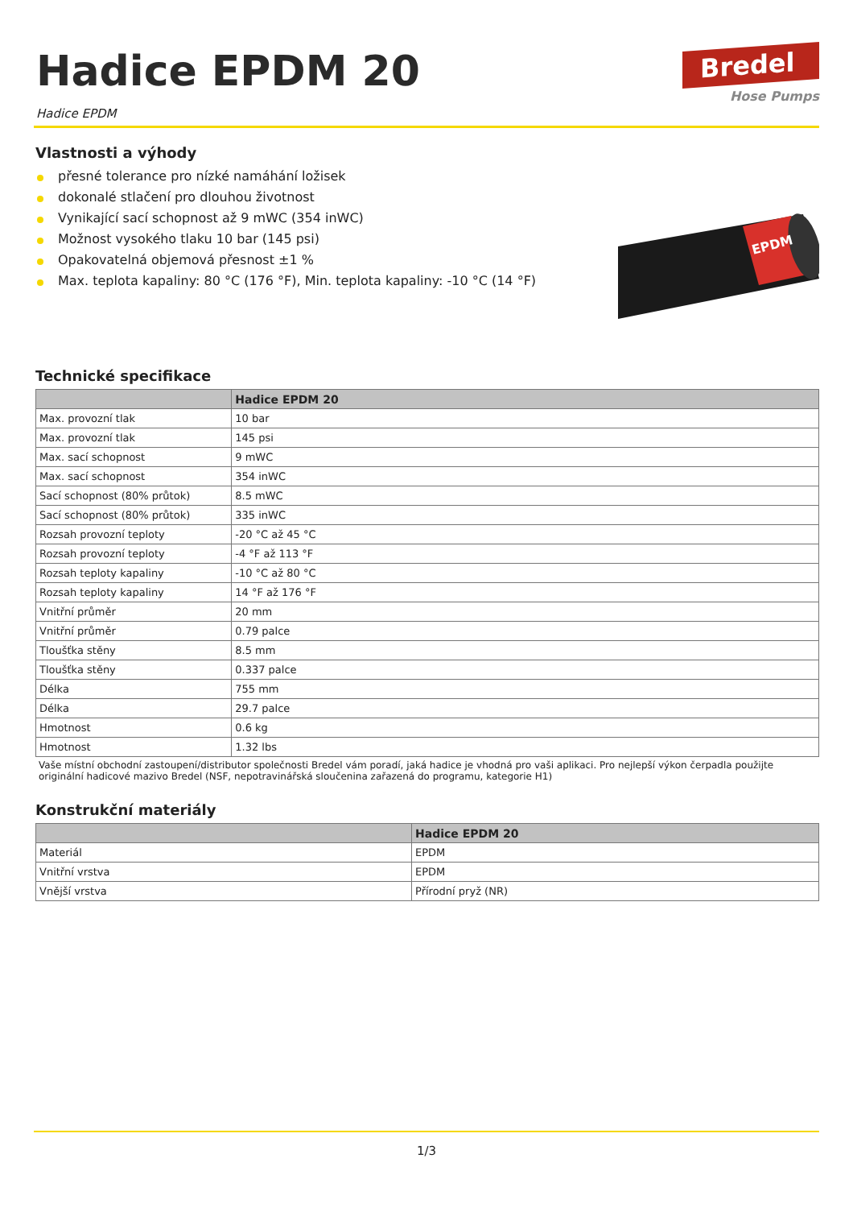Hadice EPDM 20
Hadice EPDM
Bredel
Hose Pumps
Vlastnosti a výhody
přesné tolerance pro nízké namáhání ložisek
dokonalé stlačení pro dlouhou životnost
Vynikající sací schopnost až 9 mWC (354 inWC)
Možnost vysokého tlaku 10 bar (145 psi)
Opakovatelná objemová přesnost ±1 %
Max. teplota kapaliny: 80 °C (176 °F), Min. teplota kapaliny: -10 °C (14 °F)
EPDM
Technické specifikace
| | Hadice EPDM 20 |
| --- | --- |
| Max. provozní tlak | 10 bar |
| Max. provozní tlak | 145 psi |
| Max. sací schopnost | 9 mWC |
| Max. sací schopnost | 354 inWC |
| Sací schopnost (80% průtok) | 8.5 mWC |
| Sací schopnost (80% průtok) | 335 inWC |
| Rozsah provozní teploty | -20 °C až 45 °C |
| Rozsah provozní teploty | -4 °F až 113 °F |
| Rozsah teploty kapaliny | -10 °C až 80 °C |
| Rozsah teploty kapaliny | 14 °F až 176 °F |
| Vnitřní průměr | 20 mm |
| Vnitřní průměr | 0.79 palce |
| Tloušťka stěny | 8.5 mm |
| Tloušťka stěny | 0.337 palce |
| Délka | 755 mm |
| Délka | 29.7 palce |
| Hmotnost | 0.6 kg |
| Hmotnost | 1.32 lbs |
Vaše místní obchodní zastoupení/distributor společnosti Bredel vám poradí, jaká hadice je vhodná pro vaši aplikaci. Pro nejlepší výkon čerpadla použijte originální hadicové mazivo Bredel (NSF, nepotravinářská sloučenina zařazená do programu, kategorie H1)
Konstrukční materiály
| | Hadice EPDM 20 |
| --- | --- |
| Materiál | EPDM |
| Vnitřní vrstva | EPDM |
| Vnější vrstva | Přírodní pryž (NR) |
1/3